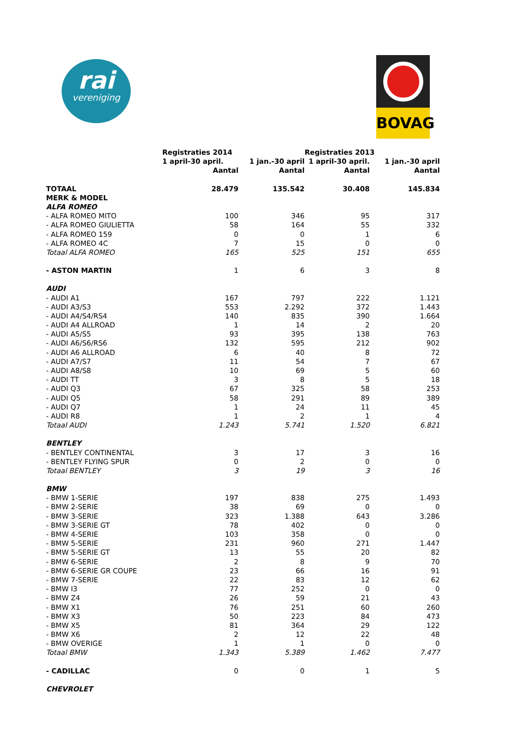rai
vereniging
BOVAG
| | Registraties 2014 | | Registraties 2013 | |
| --- | --- | --- | --- | --- |
| | 1 april-30 april. | 1 jan.-30 april | 1 april-30 april. | 1 jan.-30 april |
| | Aantal | Aantal | Aantal | Aantal |
| TOTAAL | 28.479 | 135.542 | 30.408 | 145.834 |
| MERK & MODEL | | | | |
| ALFA ROMEO | | | | |
| - ALFA ROMEO MITO | 100 | 346 | 95 | 317 |
| - ALFA ROMEO GIULIETTA | 58 | 164 | 55 | 332 |
| - ALFA ROMEO 159 | 0 | 0 | 1 | 6 |
| - ALFA ROMEO 4C | 7 | 15 | 0 | 0 |
| Totaal ALFA ROMEO | 165 | 525 | 151 | 655 |
| - ASTON MARTIN | 1 | 6 | 3 | 8 |
| AUDI | | | | |
| - AUDI A1 | 167 | 797 | 222 | 1.121 |
| - AUDI A3/S3 | 553 | 2.292 | 372 | 1.443 |
| - AUDI A4/S4/RS4 | 140 | 835 | 390 | 1.664 |
| - AUDI A4 ALLROAD | 1 | 14 | 2 | 20 |
| - AUDI A5/S5 | 93 | 395 | 138 | 763 |
| - AUDI A6/S6/RS6 | 132 | 595 | 212 | 902 |
| - AUDI A6 ALLROAD | 6 | 40 | 8 | 72 |
| - AUDI A7/S7 | 11 | 54 | 7 | 67 |
| - AUDI A8/S8 | 10 | 69 | 5 | 60 |
| - AUDI TT | 3 | 8 | 5 | 18 |
| - AUDI Q3 | 67 | 325 | 58 | 253 |
| - AUDI Q5 | 58 | 291 | 89 | 389 |
| - AUDI Q7 | 1 | 24 | 11 | 45 |
| - AUDI R8 | 1 | 2 | 1 | 4 |
| Totaal AUDI | 1.243 | 5.741 | 1.520 | 6.821 |
| BENTLEY | | | | |
| - BENTLEY CONTINENTAL | 3 | 17 | 3 | 16 |
| - BENTLEY FLYING SPUR | 0 | 2 | 0 | 0 |
| Totaal BENTLEY | 3 | 19 | 3 | 16 |
| BMW | | | | |
| - BMW 1-SERIE | 197 | 838 | 275 | 1.493 |
| - BMW 2-SERIE | 38 | 69 | 0 | 0 |
| - BMW 3-SERIE | 323 | 1.388 | 643 | 3.286 |
| - BMW 3-SERIE GT | 78 | 402 | 0 | 0 |
| - BMW 4-SERIE | 103 | 358 | 0 | 0 |
| - BMW 5-SERIE | 231 | 960 | 271 | 1.447 |
| - BMW 5-SERIE GT | 13 | 55 | 20 | 82 |
| - BMW 6-SERIE | 2 | 8 | 9 | 70 |
| - BMW 6-SERIE GR COUPE | 23 | 66 | 16 | 91 |
| - BMW 7-SERIE | 22 | 83 | 12 | 62 |
| - BMW I3 | 77 | 252 | 0 | 0 |
| - BMW Z4 | 26 | 59 | 21 | 43 |
| - BMW X1 | 76 | 251 | 60 | 260 |
| - BMW X3 | 50 | 223 | 84 | 473 |
| - BMW X5 | 81 | 364 | 29 | 122 |
| - BMW X6 | 2 | 12 | 22 | 48 |
| - BMW OVERIGE | 1 | 1 | 0 | 0 |
| Totaal BMW | 1.343 | 5.389 | 1.462 | 7.477 |
| - CADILLAC | 0 | 0 | 1 | 5 |
| CHEVROLET | | | | |